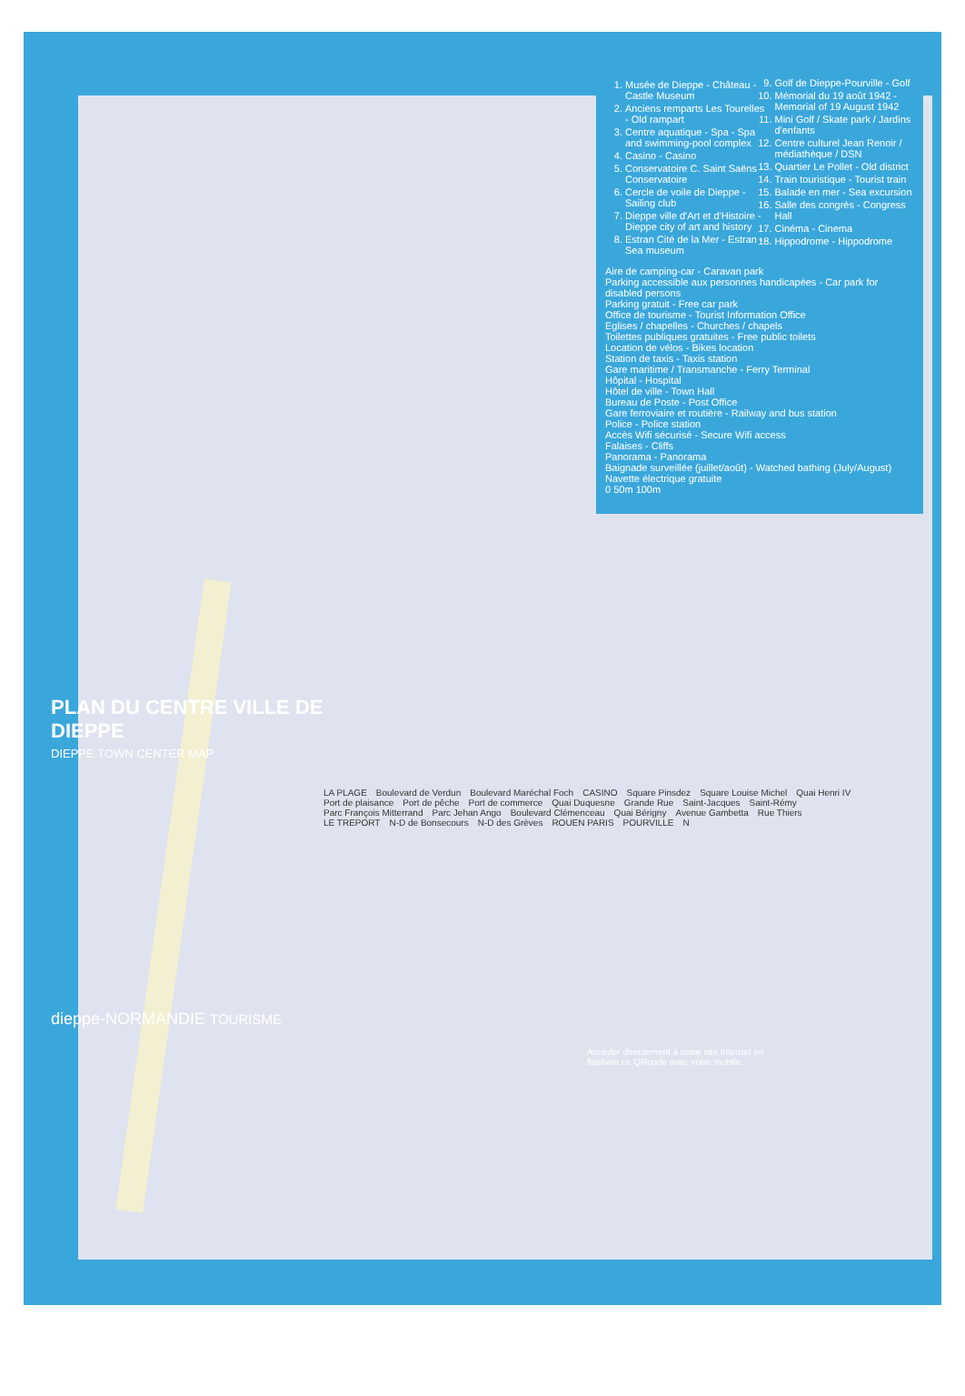1. Musée de Dieppe - Château - Castle Museum
2. Anciens remparts Les Tourelles - Old rampart
3. Centre aquatique - Spa - Spa and swimming-pool complex
4. Casino - Casino
5. Conservatoire C. Saint Saëns - Conservatoire
6. Cercle de voile de Dieppe - Sailing club
7. Dieppe ville d'Art et d'Histoire - Dieppe city of art and history
8. Estran Cité de la Mer - Estran - Sea museum
9. Golf de Dieppe-Pourville - Golf
10. Mémorial du 19 août 1942 - Memorial of 19 August 1942
11. Mini Golf / Skate park / Jardins d'enfants
12. Centre culturel Jean Renoir / médiathèque / DSN
13. Quartier Le Pollet - Old district
14. Train touristique - Tourist train
15. Balade en mer - Sea excursion
16. Salle des congrès - Congress Hall
17. Cinéma - Cinema
18. Hippodrome - Hippodrome
Aire de camping-car - Caravan park
Parking accessible aux personnes handicapées - Car park for disabled persons
Parking gratuit - Free car park
Office de tourisme - Tourist Information Office
Eglises / chapelles - Churches / chapels
Toilettes publiques gratuites - Free public toilets
Location de vélos - Bikes location
Station de taxis - Taxis station
Gare maritime / Transmanche - Ferry Terminal
Hôpital - Hospital
Hôtel de ville - Town Hall
Bureau de Poste - Post Office
Gare ferroviaire et routière - Railway and bus station
Police - Police station
Accès Wifi sécurisé - Secure Wifi access
Falaises - Cliffs
Panorama - Panorama
Baignade surveillée (juillet/août) - Watched bathing (July/August)
Navette électrique gratuite
0 50m 100m
PLAN DU CENTRE VILLE DE DIEPPE
DIEPPE TOWN CENTER MAP
LA PLAGE Boulevard de Verdun Boulevard Maréchal Foch CASINO Square Pinsdez Square Louise Michel Quai Henri IV Port de plaisance Port de pêche Port de commerce Quai Duquesne Grande Rue Saint-Jacques Saint-Rémy Parc François Mitterrand Parc Jehan Ango Boulevard Clémenceau Quai Bérigny Avenue Gambetta Rue Thiers LE TREPORT N-D de Bonsecours N-D des Grèves ROUEN PARIS POURVILLE N
dieppe-NORMANDIE TOURISME
Accéder directement à notre site Internet en flashant ce QRcode avec votre mobile.